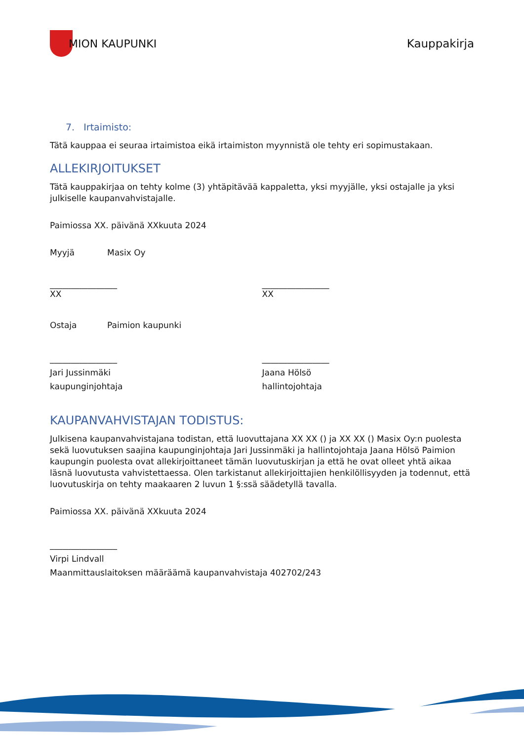MION KAUPUNKI Kauppakirja
7. Irtaimisto:
Tätä kauppaa ei seuraa irtaimistoa eikä irtaimiston myynnistä ole tehty eri sopimustakaan.
ALLEKIRJOITUKSET
Tätä kauppakirjaa on tehty kolme (3) yhtäpitävää kappaletta, yksi myyjälle, yksi ostajalle ja yksi julkiselle kaupanvahvistajalle.
Paimiossa XX. päivänä XXkuuta 2024
Myyjä Masix Oy
________________
XX
________________
XX
Ostaja Paimion kaupunki
________________
Jari Jussinmäki
kaupunginjohtaja
________________
Jaana Hölsö
hallintojohtaja
KAUPANVAHVISTAJAN TODISTUS:
Julkisena kaupanvahvistajana todistan, että luovuttajana XX XX () ja XX XX () Masix Oy:n puolesta sekä luovutuksen saajina kaupunginjohtaja Jari Jussinmäki ja hallintojohtaja Jaana Hölsö Paimion kaupungin puolesta ovat allekirjoittaneet tämän luovutuskirjan ja että he ovat olleet yhtä aikaa läsnä luovutusta vahvistettaessa. Olen tarkistanut allekirjoittajien henkilöllisyyden ja todennut, että luovutuskirja on tehty maakaaren 2 luvun 1 §:ssä säädetyllä tavalla.
Paimiossa XX. päivänä XXkuuta 2024
________________
Virpi Lindvall
Maanmittauslaitoksen määräämä kaupanvahvistaja 402702/243